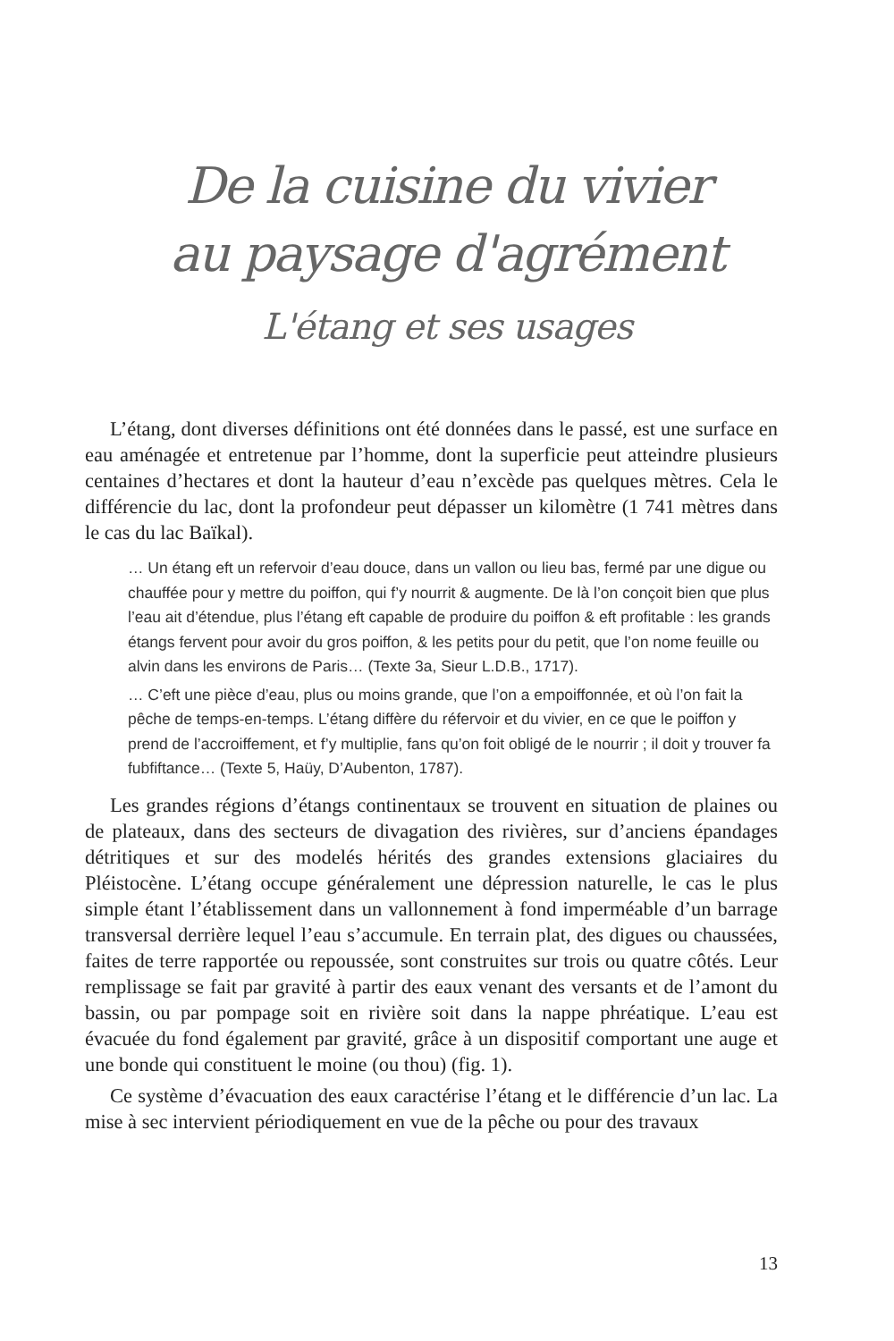De la cuisine du vivier
au paysage d'agrément
L'étang et ses usages
L’étang, dont diverses définitions ont été données dans le passé, est une surface en eau aménagée et entretenue par l’homme, dont la superficie peut atteindre plusieurs centaines d’hectares et dont la hauteur d’eau n’excède pas quelques mètres. Cela le différencie du lac, dont la profondeur peut dépasser un kilomètre (1 741 mètres dans le cas du lac Baïkal).
… Un étang eft un refervoir d’eau douce, dans un vallon ou lieu bas, fermé par une digue ou chauffée pour y mettre du poiffon, qui f’y nourrit & augmente. De là l’on conçoit bien que plus l’eau ait d’étendue, plus l’étang eft capable de produire du poiffon & eft profitable : les grands étangs fervent pour avoir du gros poiffon, & les petits pour du petit, que l’on nome feuille ou alvin dans les environs de Paris… (Texte 3a, Sieur L.D.B., 1717).
… C’eft une pièce d’eau, plus ou moins grande, que l’on a empoiffonnée, et où l’on fait la pêche de temps-en-temps. L’étang diffère du réfervoir et du vivier, en ce que le poiffon y prend de l’accroiffement, et f’y multiplie, fans qu’on foit obligé de le nourrir ; il doit y trouver fa fubfiftance… (Texte 5, Haüy, D’Aubenton, 1787).
Les grandes régions d’étangs continentaux se trouvent en situation de plaines ou de plateaux, dans des secteurs de divagation des rivières, sur d’anciens épandages détritiques et sur des modelés hérités des grandes extensions glaciaires du Pléistocène. L’étang occupe généralement une dépression naturelle, le cas le plus simple étant l’établissement dans un vallonnement à fond imperméable d’un barrage transversal derrière lequel l’eau s’accumule. En terrain plat, des digues ou chaussées, faites de terre rapportée ou repoussée, sont construites sur trois ou quatre côtés. Leur remplissage se fait par gravité à partir des eaux venant des versants et de l’amont du bassin, ou par pompage soit en rivière soit dans la nappe phréatique. L’eau est évacuée du fond également par gravité, grâce à un dispositif comportant une auge et une bonde qui constituent le moine (ou thou) (fig. 1).
Ce système d’évacuation des eaux caractérise l’étang et le différencie d’un lac. La mise à sec intervient périodiquement en vue de la pêche ou pour des travaux
13